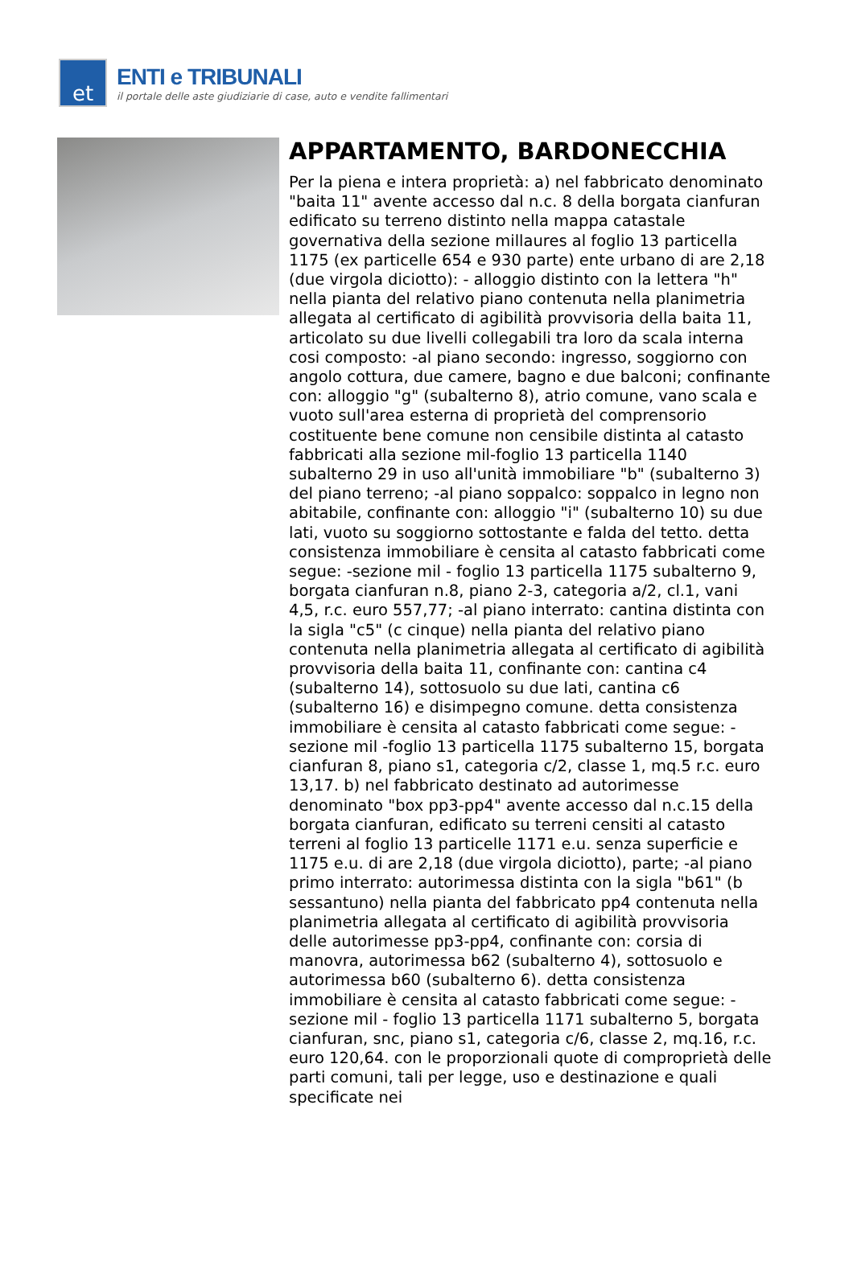et
ENTI e TRIBUNALI
il portale delle aste giudiziarie di case, auto e vendite fallimentari
APPARTAMENTO, BARDONECCHIA
Per la piena e intera proprietà: a) nel fabbricato denominato "baita 11" avente accesso dal n.c. 8 della borgata cianfuran edificato su terreno distinto nella mappa catastale governativa della sezione millaures al foglio 13 particella 1175 (ex particelle 654 e 930 parte) ente urbano di are 2,18 (due virgola diciotto): - alloggio distinto con la lettera "h" nella pianta del relativo piano contenuta nella planimetria allegata al certificato di agibilità provvisoria della baita 11, articolato su due livelli collegabili tra loro da scala interna cosi composto: -al piano secondo: ingresso, soggiorno con angolo cottura, due camere, bagno e due balconi; confinante con: alloggio "g" (subalterno 8), atrio comune, vano scala e vuoto sull'area esterna di proprietà del comprensorio costituente bene comune non censibile distinta al catasto fabbricati alla sezione mil-foglio 13 particella 1140 subalterno 29 in uso all'unità immobiliare "b" (subalterno 3) del piano terreno; -al piano soppalco: soppalco in legno non abitabile, confinante con: alloggio "i" (subalterno 10) su due lati, vuoto su soggiorno sottostante e falda del tetto. detta consistenza immobiliare è censita al catasto fabbricati come segue: -sezione mil - foglio 13 particella 1175 subalterno 9, borgata cianfuran n.8, piano 2-3, categoria a/2, cl.1, vani 4,5, r.c. euro 557,77; -al piano interrato: cantina distinta con la sigla "c5" (c cinque) nella pianta del relativo piano contenuta nella planimetria allegata al certificato di agibilità provvisoria della baita 11, confinante con: cantina c4 (subalterno 14), sottosuolo su due lati, cantina c6 (subalterno 16) e disimpegno comune. detta consistenza immobiliare è censita al catasto fabbricati come segue: -sezione mil -foglio 13 particella 1175 subalterno 15, borgata cianfuran 8, piano s1, categoria c/2, classe 1, mq.5 r.c. euro 13,17. b) nel fabbricato destinato ad autorimesse denominato "box pp3-pp4" avente accesso dal n.c.15 della borgata cianfuran, edificato su terreni censiti al catasto terreni al foglio 13 particelle 1171 e.u. senza superficie e 1175 e.u. di are 2,18 (due virgola diciotto), parte; -al piano primo interrato: autorimessa distinta con la sigla "b61" (b sessantuno) nella pianta del fabbricato pp4 contenuta nella planimetria allegata al certificato di agibilità provvisoria delle autorimesse pp3-pp4, confinante con: corsia di manovra, autorimessa b62 (subalterno 4), sottosuolo e autorimessa b60 (subalterno 6). detta consistenza immobiliare è censita al catasto fabbricati come segue: -sezione mil - foglio 13 particella 1171 subalterno 5, borgata cianfuran, snc, piano s1, categoria c/6, classe 2, mq.16, r.c. euro 120,64. con le proporzionali quote di comproprietà delle parti comuni, tali per legge, uso e destinazione e quali specificate nei